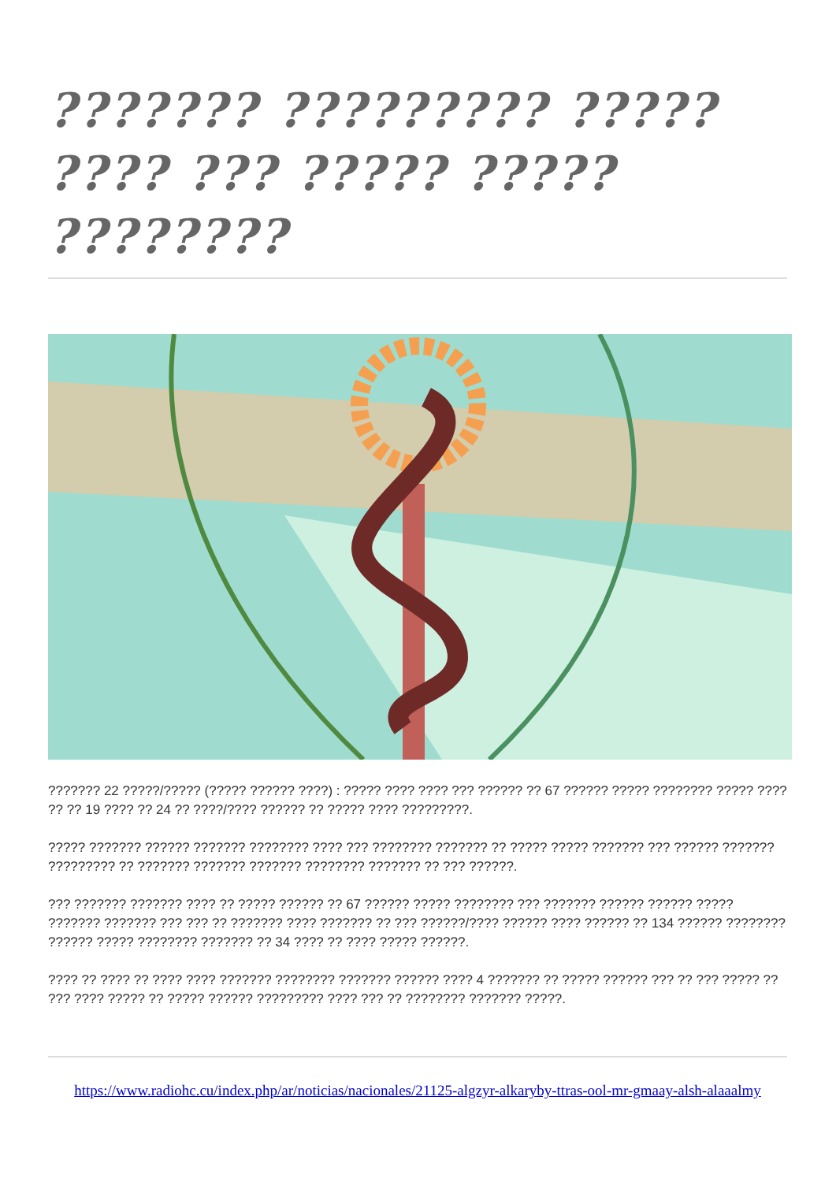??????? ????????? ????? ???? ??? ????? ????? ????????
??????? 22 ?????/????? (????? ?????? ????) : ????? ???? ???? ??? ?????? ?? 67 ?????? ????? ???????? ????? ???? ?? ?? 19 ???? ?? 24 ?? ????/???? ?????? ?? ????? ???? ?????????.
????? ??????? ?????? ??????? ???????? ???? ??? ???????? ??????? ?? ????? ????? ??????? ??? ?????? ??????? ????????? ?? ??????? ??????? ??????? ???????? ??????? ?? ??? ??????.
??? ??????? ??????? ???? ?? ????? ?????? ?? 67 ?????? ????? ???????? ??? ??????? ?????? ?????? ????? ??????? ??????? ??? ??? ?? ??????? ???? ??????? ?? ??? ??????/???? ?????? ???? ?????? ?? 134 ?????? ???????? ?????? ????? ???????? ??????? ?? 34 ???? ?? ???? ????? ??????.
???? ?? ???? ?? ???? ???? ??????? ???????? ??????? ?????? ???? 4 ??????? ?? ????? ?????? ??? ?? ??? ????? ?? ??? ???? ????? ?? ????? ?????? ????????? ???? ??? ?? ???????? ??????? ?????.
https://www.radiohc.cu/index.php/ar/noticias/nacionales/21125-algzyr-alkaryby-ttras-ool-mr-gmaay-alsh-alaaalmy